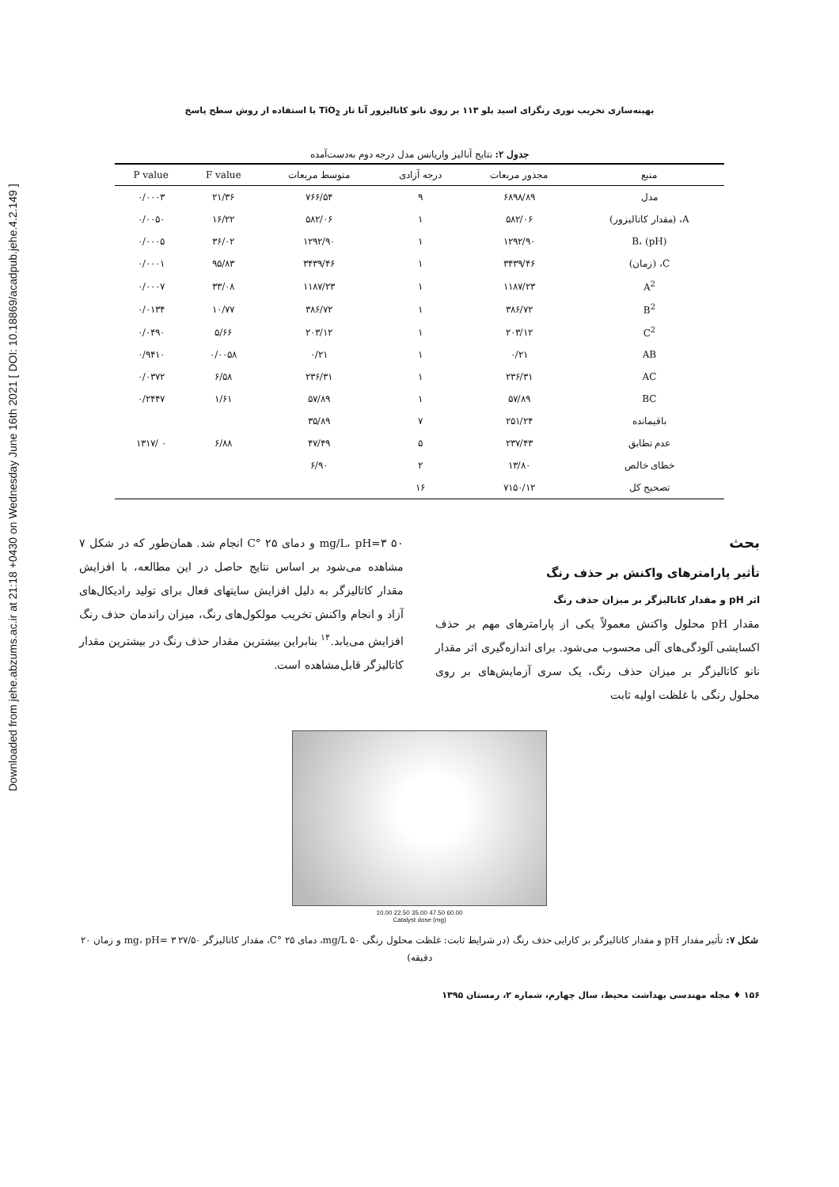Downloaded from jehe.abzums.ac.ir at 21:18 +0430 on Wednesday June 16th 2021 [ DOI: 10.18869/acadpub.jehe.4.2.149 ]
بهینه‌سازی تخریب نوری رنگزای اسید بلو ۱۱۳ بر روی نانو کاتالیزور آنا تاز TiO<sub>2</sub> با استفاده از روش سطح پاسخ
جدول ۲: نتایج آنالیز واریانس مدل درجه دوم به‌دست‌آمده
| منبع | مجذور مربعات | درجه آزادی | متوسط مربعات | F value | P value |
| --- | --- | --- | --- | --- | --- |
| مدل | ۶۸۹۸/۸۹ | ۹ | ۷۶۶/۵۴ | ۲۱/۳۶ | ۰/۰۰۰۳ |
| A، (مقدار کاتالیزور) | ۵۸۲/۰۶ | ۱ | ۵۸۲/۰۶ | ۱۶/۲۲ | ۰/۰۰۵۰ |
| B، (pH) | ۱۲۹۲/۹۰ | ۱ | ۱۲۹۲/۹۰ | ۳۶/۰۲ | ۰/۰۰۰۵ |
| C، (زمان) | ۳۴۳۹/۴۶ | ۱ | ۳۴۳۹/۴۶ | ۹۵/۸۳ | ۰/۰۰۰۱ |
| A<sup>2</sup> | ۱۱۸۷/۲۳ | ۱ | ۱۱۸۷/۲۳ | ۳۳/۰۸ | ۰/۰۰۰۷ |
| B<sup>2</sup> | ۳۸۶/۷۲ | ۱ | ۳۸۶/۷۲ | ۱۰/۷۷ | ۰/۰۱۳۴ |
| C<sup>2</sup> | ۲۰۳/۱۲ | ۱ | ۲۰۳/۱۲ | ۵/۶۶ | ۰/۰۴۹۰ |
| AB | ۰/۲۱ | ۱ | ۰/۲۱ | ۰/۰۰۵۸ | ۰/۹۴۱۰ |
| AC | ۲۳۶/۳۱ | ۱ | ۲۳۶/۳۱ | ۶/۵۸ | ۰/۰۳۷۲ |
| BC | ۵۷/۸۹ | ۱ | ۵۷/۸۹ | ۱/۶۱ | ۰/۲۴۴۷ |
| باقیمانده | ۲۵۱/۲۴ | ۷ | ۳۵/۸۹ | | |
| عدم تطابق | ۲۳۷/۴۳ | ۵ | ۴۷/۴۹ | ۶/۸۸ | ۰ /۱۳۱۷ |
| خطای خالص | ۱۳/۸۰ | ۲ | ۶/۹۰ | | |
| تصحیح کل | ۷۱۵۰/۱۲ | ۱۶ | | | |
بحث
تأثیر پارامترهای واکنش بر حذف رنگ
اثر pH و مقدار کاتالیزگر بر میزان حذف رنگ
مقدار pH محلول واکنش معمولاً یکی از پارامترهای مهم بر حذف اکسایشی آلودگی‌های آلی محسوب می‌شود. برای اندازه‌گیری اثر مقدار نانو کاتالیزگر بر میزان حذف رنگ، یک سری آزمایش‌های بر روی محلول رنگی با غلظت اولیه ثابت
۵۰ mg/L، pH=۳ و دمای ۲۵ °C انجام شد. همان‌طور که در شکل ۷ مشاهده می‌شود بر اساس نتایج حاصل در این مطالعه، با افزایش مقدار کاتالیزگر به دلیل افزایش سایتهای فعال برای تولید رادیکال‌های آزاد و انجام واکنش تخریب مولکول‌های رنگ، میزان راندمان حذف رنگ افزایش می‌یابد.<sup>۱۴</sup> بنابراین بیشترین مقدار حذف رنگ در بیشترین مقدار کاتالیزگر قابل‌مشاهده است.
10.00 22.50 35.00 47.50 60.00
Catalyst dose (mg)
شکل ۷: تأثیر مقدار pH و مقدار کاتالیزگر بر کارایی حذف رنگ (در شرایط ثابت: غلظت محلول رنگی ۵۰ mg/L، دمای ۲۵ °C، مقدار کاتالیزگر ۲۷/۵۰ mg، pH= ۳ و زمان ۲۰ دقیقه)
۱۵۶ ♦ مجله مهندسی بهداشت محیط، سال چهارم، شماره ۲، زمستان ۱۳۹۵